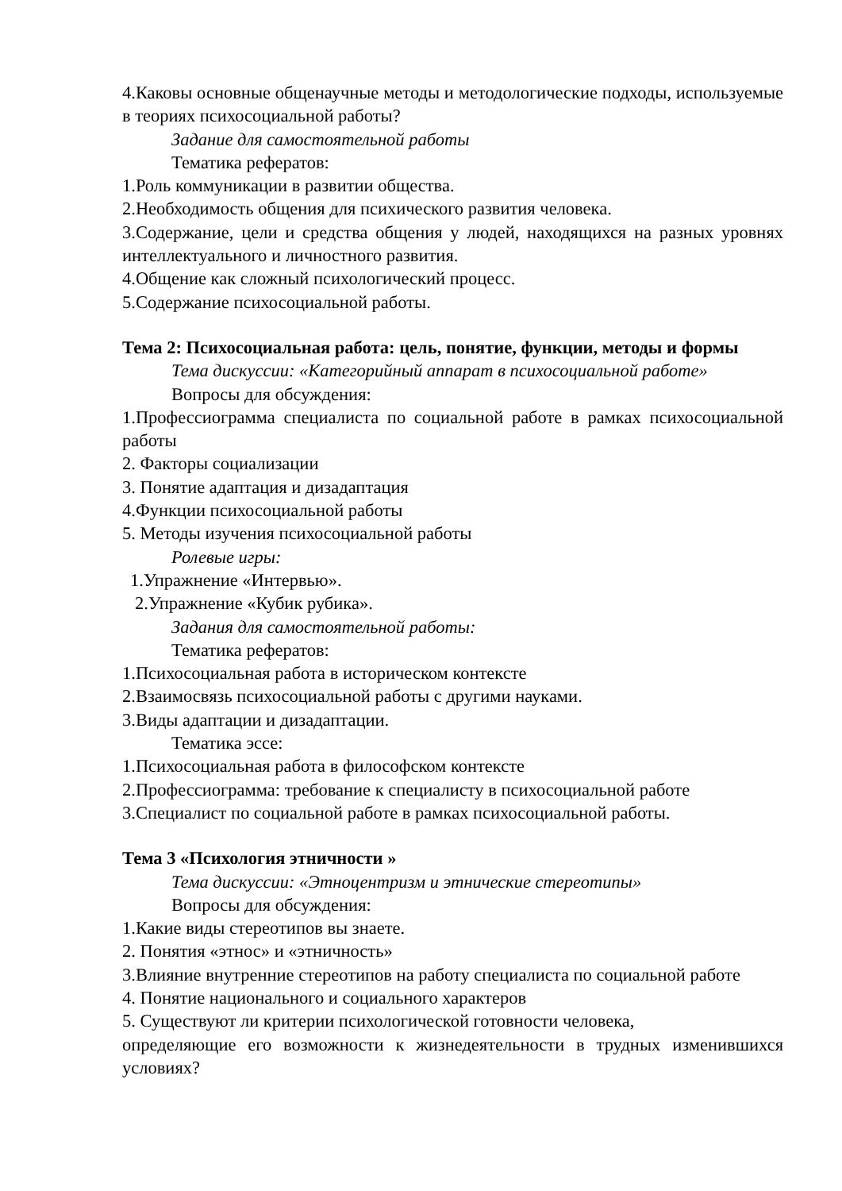4.Каковы основные общенаучные методы и методологические подходы, используемые в теориях психосоциальной работы?
Задание для самостоятельной работы
Тематика рефератов:
1.Роль коммуникации в развитии общества.
2.Необходимость общения для психического развития человека.
3.Содержание, цели и средства общения у людей, находящихся на разных уровнях интеллектуального и личностного развития.
4.Общение как сложный психологический процесс.
5.Содержание психосоциальной работы.
Тема 2: Психосоциальная работа: цель, понятие, функции, методы и формы
Тема дискуссии: «Категорийный аппарат в психосоциальной работе»
Вопросы для обсуждения:
1.Профессиограмма специалиста по социальной работе в рамках психосоциальной работы
2. Факторы социализации
3. Понятие адаптация и дизадаптация
4.Функции психосоциальной работы
5. Методы изучения психосоциальной работы
Ролевые игры:
1.Упражнение «Интервью».
2.Упражнение «Кубик рубика».
Задания для самостоятельной работы:
Тематика рефератов:
1.Психосоциальная работа в историческом контексте
2.Взаимосвязь психосоциальной работы с другими науками.
3.Виды адаптации и дизадаптации.
Тематика эссе:
1.Психосоциальная работа в философском контексте
2.Профессиограмма: требование к специалисту в психосоциальной работе
3.Специалист по социальной работе в рамках психосоциальной работы.
Тема 3 «Психология этничности »
Тема дискуссии: «Этноцентризм и этнические стереотипы»
Вопросы для обсуждения:
1.Какие виды стереотипов вы знаете.
2. Понятия «этнос» и «этничность»
3.Влияние внутренние стереотипов на работу специалиста по социальной работе
4. Понятие национального и социального характеров
5. Существуют ли критерии психологической готовности человека,
определяющие его возможности к жизнедеятельности в трудных изменившихся условиях?